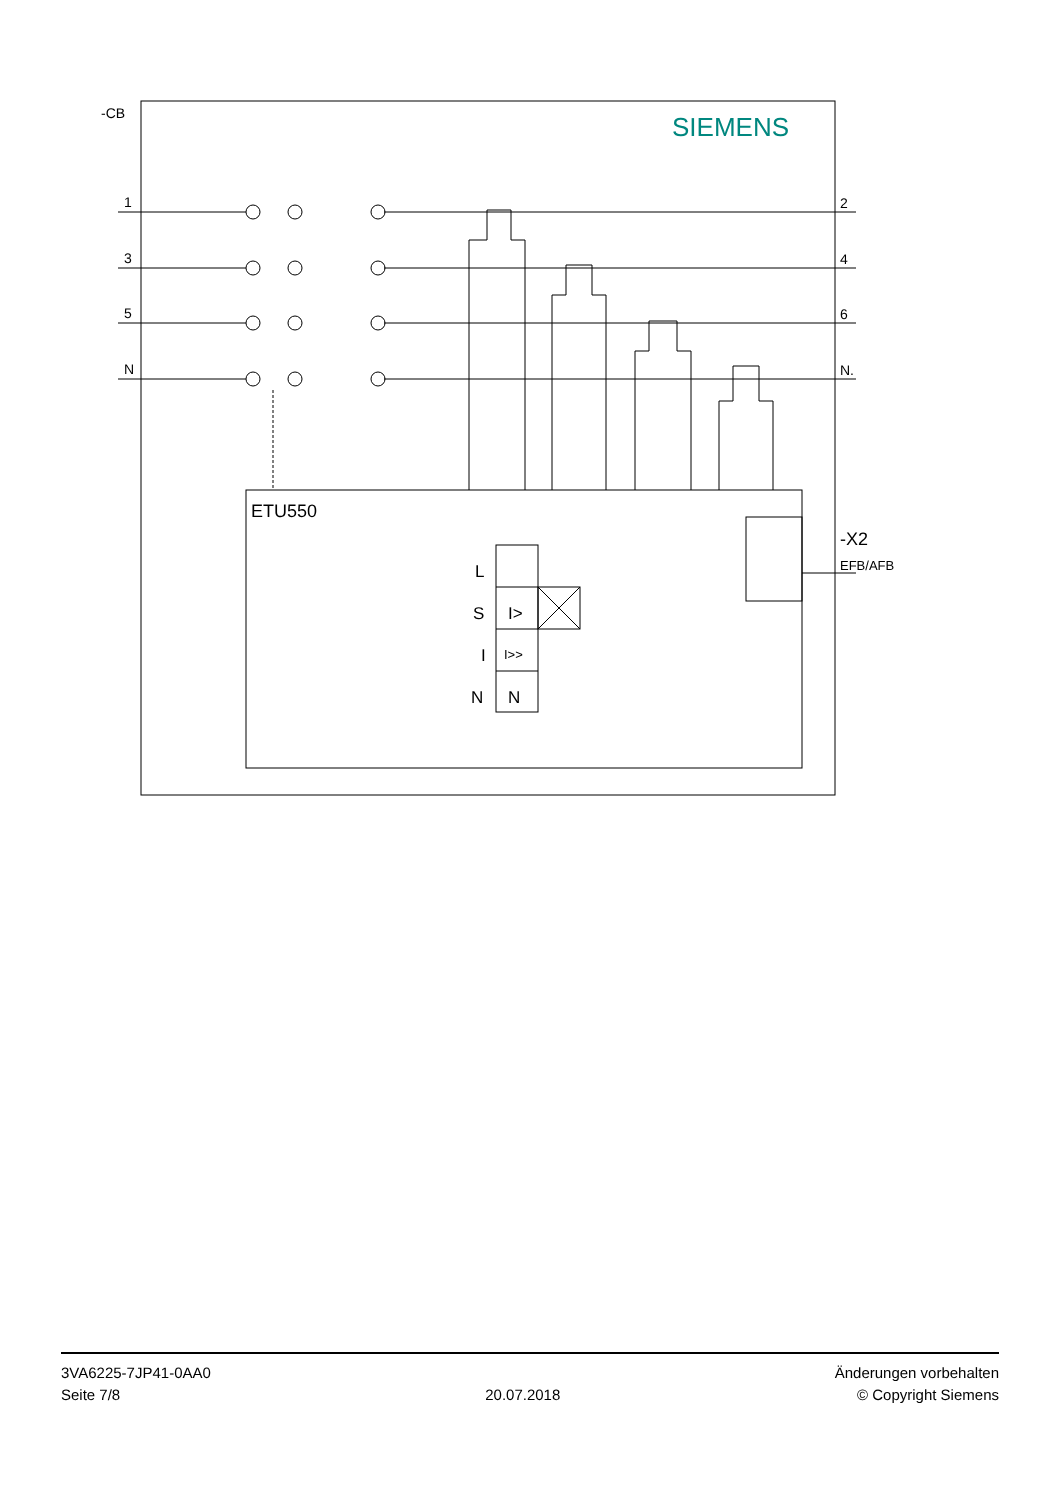-CB
SIEMENS
1
3
5
N
2
4
6
N.
ETU550
-X2
EFB/AFB
L
S
I
N
I>
I>>
N
3VA6225-7JP41-0AA0
Seite 7/8
20.07.2018
Änderungen vorbehalten
© Copyright Siemens